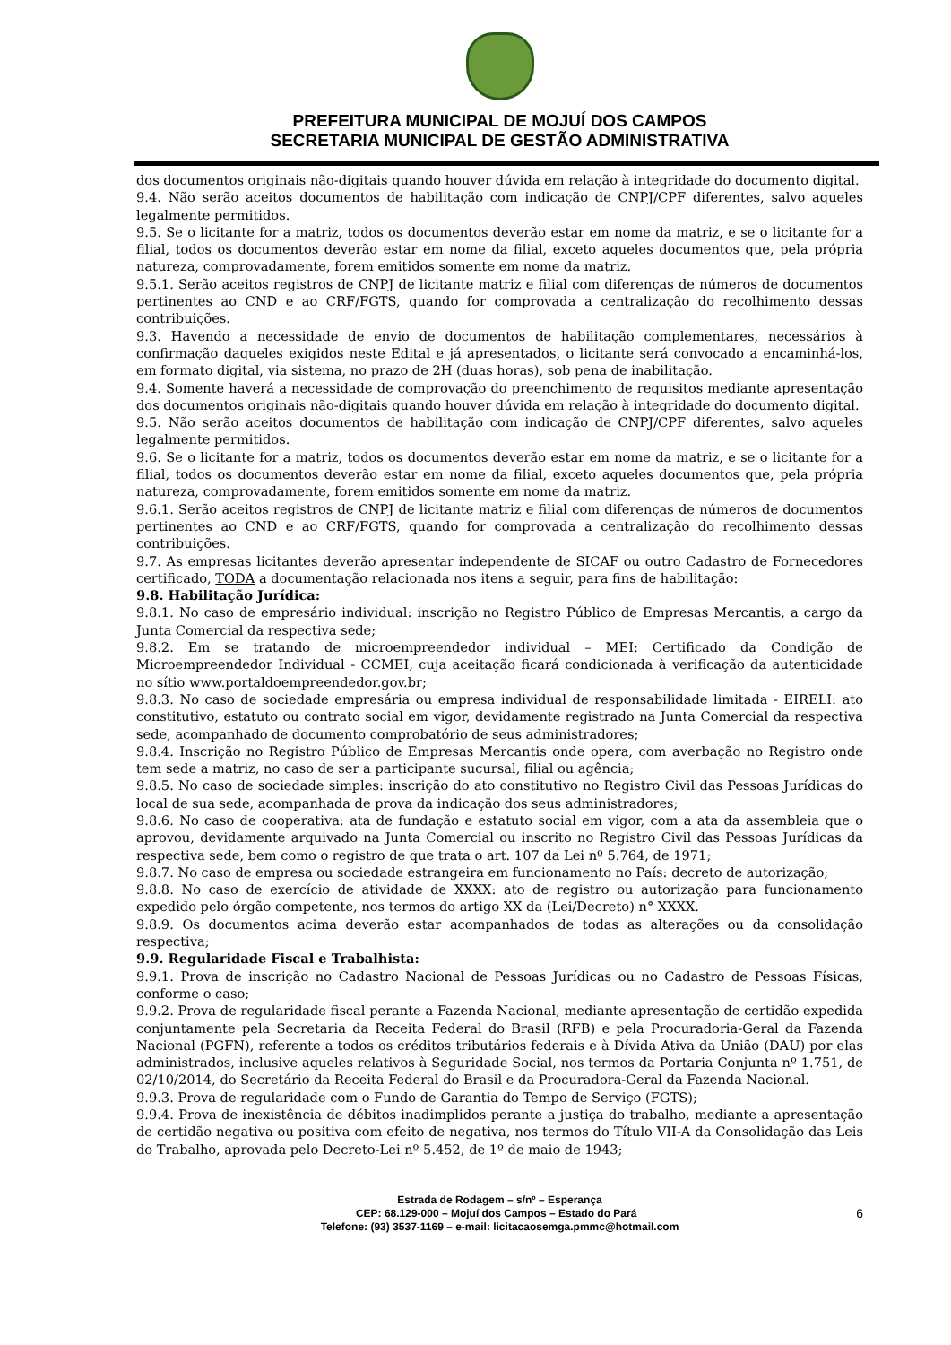PREFEITURA MUNICIPAL DE MOJUÍ DOS CAMPOS
SECRETARIA MUNICIPAL DE GESTÃO ADMINISTRATIVA
dos documentos originais não-digitais quando houver dúvida em relação à integridade do documento digital.
9.4. Não serão aceitos documentos de habilitação com indicação de CNPJ/CPF diferentes, salvo aqueles legalmente permitidos.
9.5. Se o licitante for a matriz, todos os documentos deverão estar em nome da matriz, e se o licitante for a filial, todos os documentos deverão estar em nome da filial, exceto aqueles documentos que, pela própria natureza, comprovadamente, forem emitidos somente em nome da matriz.
9.5.1. Serão aceitos registros de CNPJ de licitante matriz e filial com diferenças de números de documentos pertinentes ao CND e ao CRF/FGTS, quando for comprovada a centralização do recolhimento dessas contribuições.
9.3. Havendo a necessidade de envio de documentos de habilitação complementares, necessários à confirmação daqueles exigidos neste Edital e já apresentados, o licitante será convocado a encaminhá-los, em formato digital, via sistema, no prazo de 2H (duas horas), sob pena de inabilitação.
9.4. Somente haverá a necessidade de comprovação do preenchimento de requisitos mediante apresentação dos documentos originais não-digitais quando houver dúvida em relação à integridade do documento digital.
9.5. Não serão aceitos documentos de habilitação com indicação de CNPJ/CPF diferentes, salvo aqueles legalmente permitidos.
9.6. Se o licitante for a matriz, todos os documentos deverão estar em nome da matriz, e se o licitante for a filial, todos os documentos deverão estar em nome da filial, exceto aqueles documentos que, pela própria natureza, comprovadamente, forem emitidos somente em nome da matriz.
9.6.1. Serão aceitos registros de CNPJ de licitante matriz e filial com diferenças de números de documentos pertinentes ao CND e ao CRF/FGTS, quando for comprovada a centralização do recolhimento dessas contribuições.
9.7. As empresas licitantes deverão apresentar independente de SICAF ou outro Cadastro de Fornecedores certificado, TODA a documentação relacionada nos itens a seguir, para fins de habilitação:
9.8. Habilitação Jurídica:
9.8.1. No caso de empresário individual: inscrição no Registro Público de Empresas Mercantis, a cargo da Junta Comercial da respectiva sede;
9.8.2. Em se tratando de microempreendedor individual – MEI: Certificado da Condição de Microempreendedor Individual - CCMEI, cuja aceitação ficará condicionada à verificação da autenticidade no sítio www.portaldoempreendedor.gov.br;
9.8.3. No caso de sociedade empresária ou empresa individual de responsabilidade limitada - EIRELI: ato constitutivo, estatuto ou contrato social em vigor, devidamente registrado na Junta Comercial da respectiva sede, acompanhado de documento comprobatório de seus administradores;
9.8.4. Inscrição no Registro Público de Empresas Mercantis onde opera, com averbação no Registro onde tem sede a matriz, no caso de ser a participante sucursal, filial ou agência;
9.8.5. No caso de sociedade simples: inscrição do ato constitutivo no Registro Civil das Pessoas Jurídicas do local de sua sede, acompanhada de prova da indicação dos seus administradores;
9.8.6. No caso de cooperativa: ata de fundação e estatuto social em vigor, com a ata da assembleia que o aprovou, devidamente arquivado na Junta Comercial ou inscrito no Registro Civil das Pessoas Jurídicas da respectiva sede, bem como o registro de que trata o art. 107 da Lei nº 5.764, de 1971;
9.8.7. No caso de empresa ou sociedade estrangeira em funcionamento no País: decreto de autorização;
9.8.8. No caso de exercício de atividade de XXXX: ato de registro ou autorização para funcionamento expedido pelo órgão competente, nos termos do artigo XX da (Lei/Decreto) n° XXXX.
9.8.9. Os documentos acima deverão estar acompanhados de todas as alterações ou da consolidação respectiva;
9.9. Regularidade Fiscal e Trabalhista:
9.9.1. Prova de inscrição no Cadastro Nacional de Pessoas Jurídicas ou no Cadastro de Pessoas Físicas, conforme o caso;
9.9.2. Prova de regularidade fiscal perante a Fazenda Nacional, mediante apresentação de certidão expedida conjuntamente pela Secretaria da Receita Federal do Brasil (RFB) e pela Procuradoria-Geral da Fazenda Nacional (PGFN), referente a todos os créditos tributários federais e à Dívida Ativa da União (DAU) por elas administrados, inclusive aqueles relativos à Seguridade Social, nos termos da Portaria Conjunta nº 1.751, de 02/10/2014, do Secretário da Receita Federal do Brasil e da Procuradora-Geral da Fazenda Nacional.
9.9.3. Prova de regularidade com o Fundo de Garantia do Tempo de Serviço (FGTS);
9.9.4. Prova de inexistência de débitos inadimplidos perante a justiça do trabalho, mediante a apresentação de certidão negativa ou positiva com efeito de negativa, nos termos do Título VII-A da Consolidação das Leis do Trabalho, aprovada pelo Decreto-Lei nº 5.452, de 1º de maio de 1943;
Estrada de Rodagem – s/nº – Esperança
CEP: 68.129-000 – Mojuí dos Campos – Estado do Pará 6
Telefone: (93) 3537-1169 – e-mail: licitacaosemga.pmmc@hotmail.com